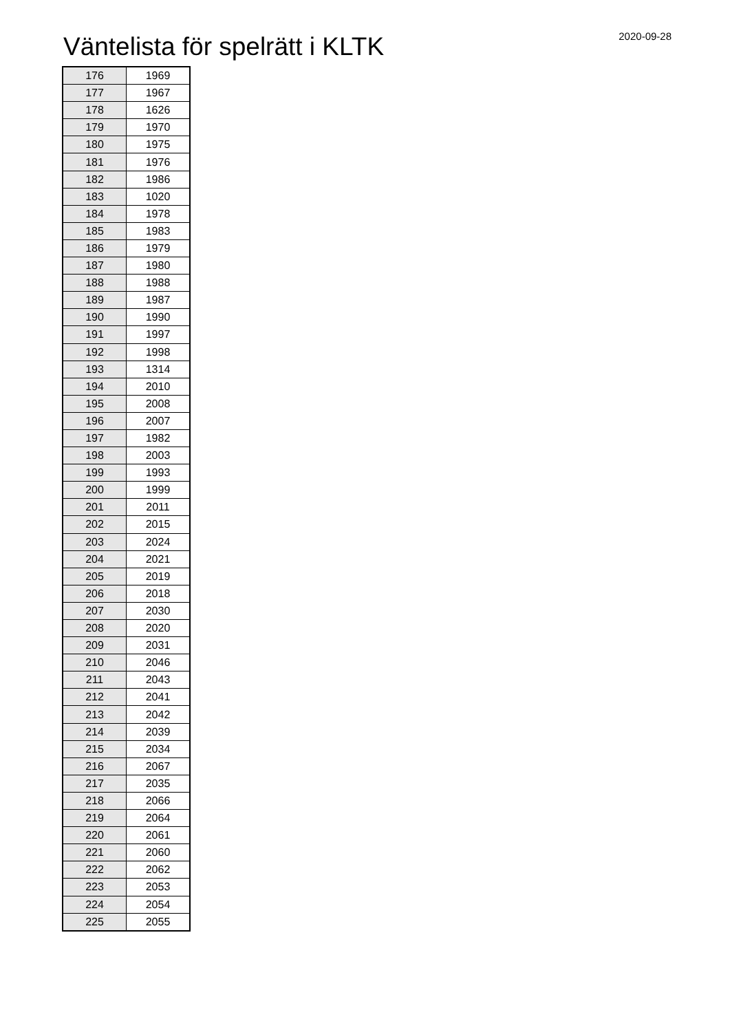Väntelista för spelrätt i KLTK
2020-09-28
| 176 | 1969 |
| 177 | 1967 |
| 178 | 1626 |
| 179 | 1970 |
| 180 | 1975 |
| 181 | 1976 |
| 182 | 1986 |
| 183 | 1020 |
| 184 | 1978 |
| 185 | 1983 |
| 186 | 1979 |
| 187 | 1980 |
| 188 | 1988 |
| 189 | 1987 |
| 190 | 1990 |
| 191 | 1997 |
| 192 | 1998 |
| 193 | 1314 |
| 194 | 2010 |
| 195 | 2008 |
| 196 | 2007 |
| 197 | 1982 |
| 198 | 2003 |
| 199 | 1993 |
| 200 | 1999 |
| 201 | 2011 |
| 202 | 2015 |
| 203 | 2024 |
| 204 | 2021 |
| 205 | 2019 |
| 206 | 2018 |
| 207 | 2030 |
| 208 | 2020 |
| 209 | 2031 |
| 210 | 2046 |
| 211 | 2043 |
| 212 | 2041 |
| 213 | 2042 |
| 214 | 2039 |
| 215 | 2034 |
| 216 | 2067 |
| 217 | 2035 |
| 218 | 2066 |
| 219 | 2064 |
| 220 | 2061 |
| 221 | 2060 |
| 222 | 2062 |
| 223 | 2053 |
| 224 | 2054 |
| 225 | 2055 |